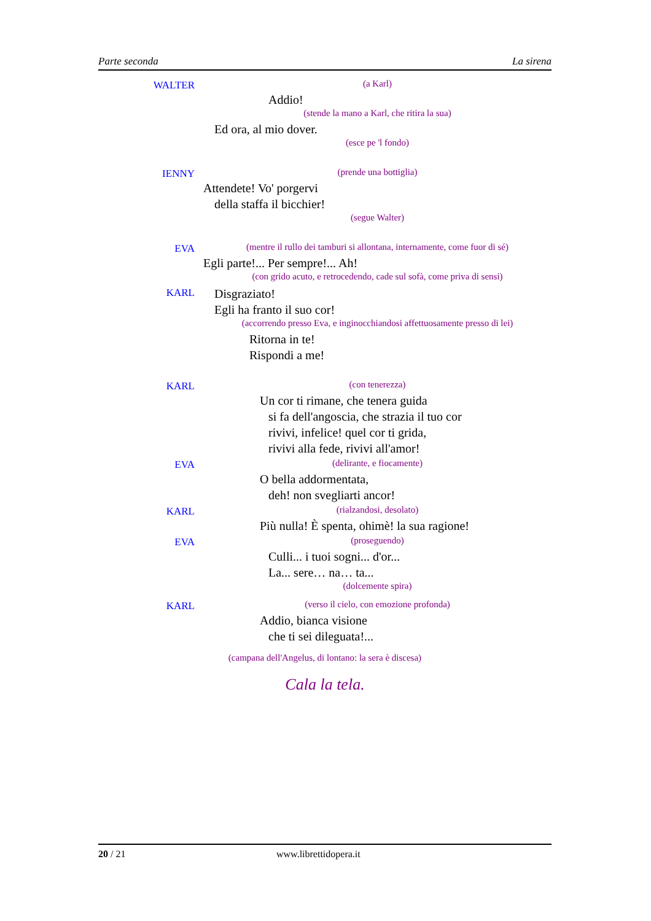Parte seconda La sirena
WALTER (a Karl)
Addio!
(stende la mano a Karl, che ritira la sua)
Ed ora, al mio dover.
(esce pe 'l fondo)
IENNY (prende una bottiglia)
Attendete! Vo' porgervi
della staffa il bicchier!
(segue Walter)
EVA (mentre il rullo dei tamburi si allontana, internamente, come fuor di sé)
Egli parte!... Per sempre!... Ah!
(con grido acuto, e retrocedendo, cade sul sofà, come priva di sensi)
KARL
Disgraziato!
Egli ha franto il suo cor!
(accorrendo presso Eva, e inginocchiandosi affettuosamente presso di lei)
Ritorna in te!
Rispondi a me!
KARL (con tenerezza)
Un cor ti rimane, che tenera guida
si fa dell'angoscia, che strazia il tuo cor
rivivi, infelice! quel cor ti grida,
rivivi alla fede, rivivi all'amor!
EVA (delirante, e fiocamente)
O bella addormentata,
deh! non svegliarti ancor!
KARL (rialzandosi, desolato)
Più nulla! È spenta, ohimè! la sua ragione!
EVA (proseguendo)
Culli... i tuoi sogni... d'or...
La... sere… na… ta...
(dolcemente spira)
KARL (verso il cielo, con emozione profonda)
Addio, bianca visione
che ti sei dileguata!...
(campana dell'Angelus, di lontano: la sera è discesa)
Cala la tela.
20 / 21 www.librettidopera.it